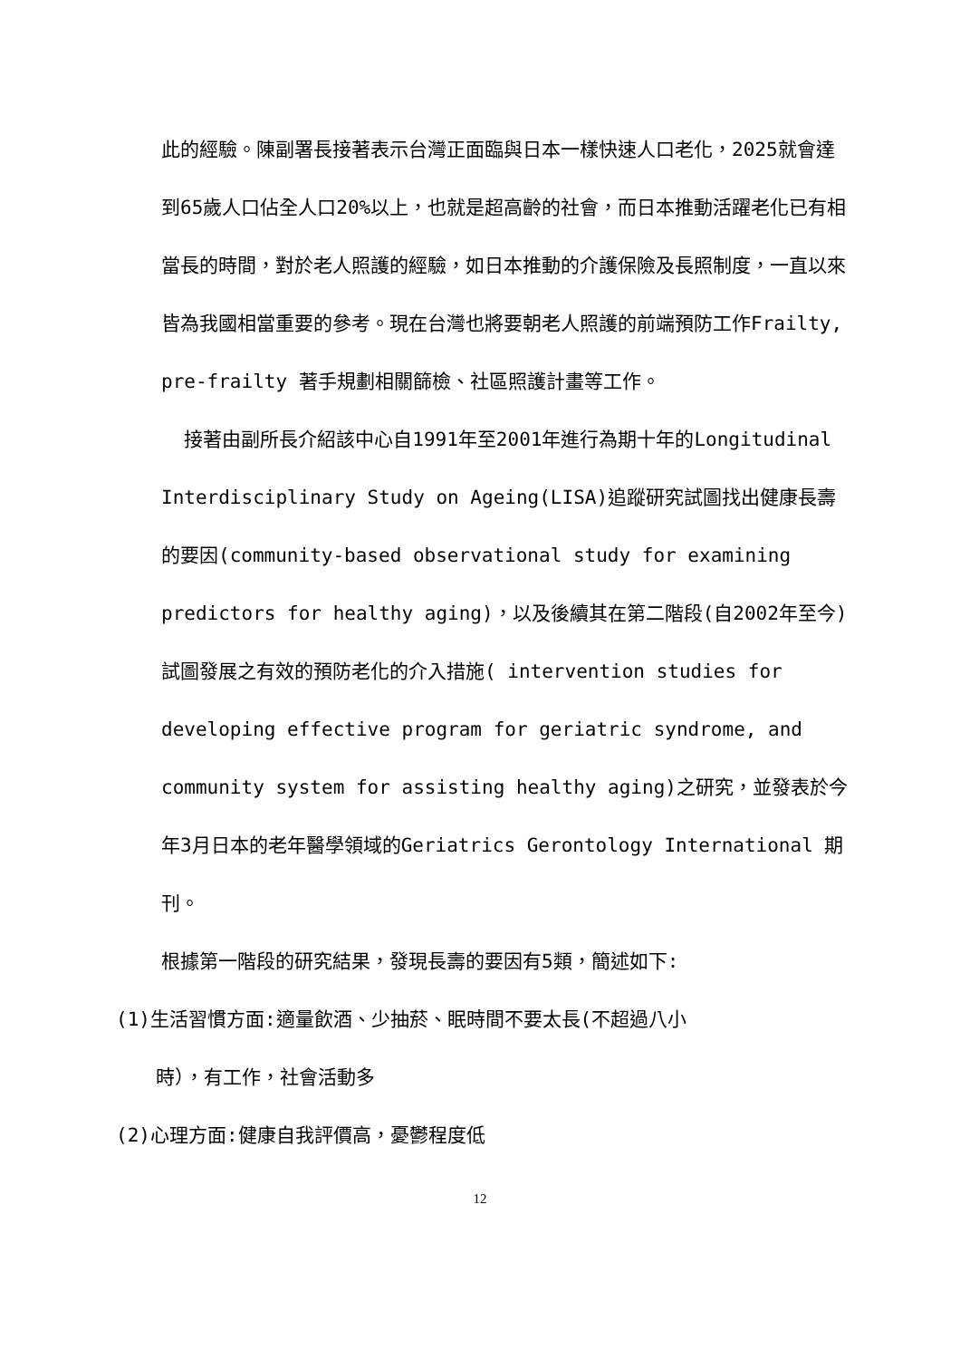此的經驗。陳副署長接著表示台灣正面臨與日本一樣快速人口老化，2025就會達到65歲人口佔全人口20%以上，也就是超高齡的社會，而日本推動活躍老化已有相當長的時間，對於老人照護的經驗，如日本推動的介護保險及長照制度，一直以來皆為我國相當重要的參考。現在台灣也將要朝老人照護的前端預防工作Frailty, pre-frailty 著手規劃相關篩檢、社區照護計畫等工作。
  接著由副所長介紹該中心自1991年至2001年進行為期十年的Longitudinal Interdisciplinary Study on Ageing(LISA)追蹤研究試圖找出健康長壽的要因(community-based observational study for examining predictors for healthy aging)，以及後續其在第二階段(自2002年至今)試圖發展之有效的預防老化的介入措施( intervention studies for developing effective program for geriatric syndrome, and community system for assisting healthy aging)之研究，並發表於今年3月日本的老年醫學領域的Geriatrics Gerontology International 期刊。
根據第一階段的研究結果，發現長壽的要因有5類，簡述如下:
(1)生活習慣方面:適量飲酒、少抽菸、眠時間不要太長(不超過八小
時），有工作，社會活動多
(2)心理方面:健康自我評價高，憂鬱程度低
12